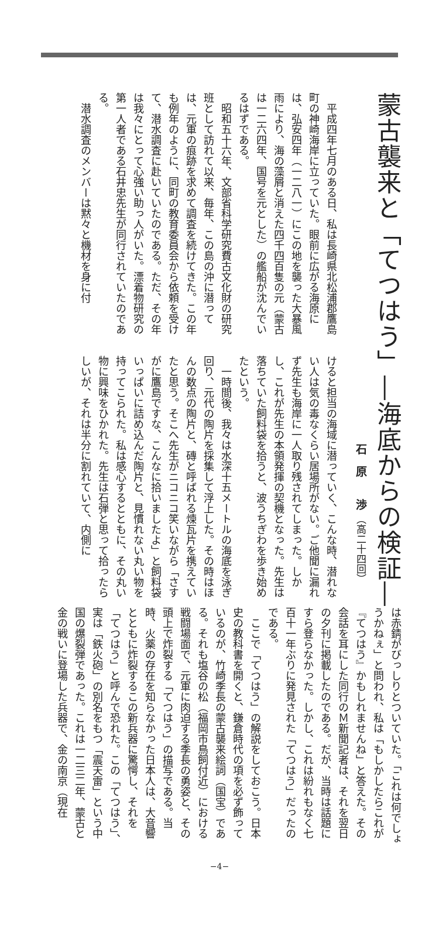蒙古襲来と「てつはう」―海底からの検証―
石　原　　渉 （高二十四回）
平成四年七月のある日、私は長崎県北松浦郡鷹島町の神崎海岸に立っていた。眼前に広がる海原には、弘安四年（一二八一）にこの地を襲った大暴風雨により、海の藻屑と消えた四千四百隻の元（蒙古は一二六四年、国号を元とした）の艦船が沈んでいるはずである。
昭和五十六年、文部省科学研究費古文化財の研究班として訪れて以来、毎年、この島の沖に潜っては、元軍の痕跡を求めて調査を続けてきた。この年も例年のように、同町の教育委員会から依頼を受けて、潜水調査に赴いていたのである。ただ、その年は我々にとって心強い助っ人がいた。漂着物研究の第一人者である石井忠先生が同行されていたのである。
潜水調査のメンバーは黙々と機材を身に付
けると担当の海域に潜っていく、こんな時、潜れない人は気の毒なくらい居場所がない。ご他聞に漏れず先生も海岸に一人取り残されてしまった。しかし、これが先生の本領発揮の契機となった。先生は落ちていた飼料袋を拾うと、波うちぎわを歩き始めたという。
一時間後、我々は水深十五メートルの海底を泳ぎ回り、元代の陶片を採集して浮上した。その時はほんの数点の陶片と、磚と呼ばれる煉瓦片を携えていたと思う。そこへ先生がニコニコ笑いながら「さすがに鷹島ですな、こんなに拾いましたよ」と飼料袋いっぱいに詰め込んだ陶片と、見慣れない丸い物を持ってこられた。私は感心するとともに、その丸い物に興味をひかれた。先生は石弾と思って拾ったらしいが、それは半分に割れていて、内側に
は赤錆がびっしりとついていた。「これは何でしょうかねぇ」と問われ、私は「もしかしたらこれが『てつはう』かもしれませんね」と答えた。その会話を耳にした同行のＭ新聞記者は、それを翌日の夕刊に掲載したのである。だが、当時は話題にすら登らなかった。しかし、これは紛れもなく七百十一年ぶりに発見された「てつはう」だったのである。
ここで「てつはう」の解説をしておこう。日本史の教科書を開くと、鎌倉時代の項を必ず飾っているのが、竹崎季長の蒙古襲来絵詞（国宝）である。それも塩谷の松（福岡市鳥飼付近）における戦闘場面で、元軍に肉迫する季長の勇姿と、その頭上で炸裂する「てつはう」の描写である。当時、火薬の存在を知らなかった日本人は、大音響とともに炸裂するこの新兵器に驚愕し、それを「てつはう」と呼んで恐れた。この「てつはう」、実は「鉄火砲」の別名をもつ「震天雷」という中国の爆裂弾であった。これは一二三二年、蒙古と金の戦いに登場した兵器で、金の南京（現在
−4−